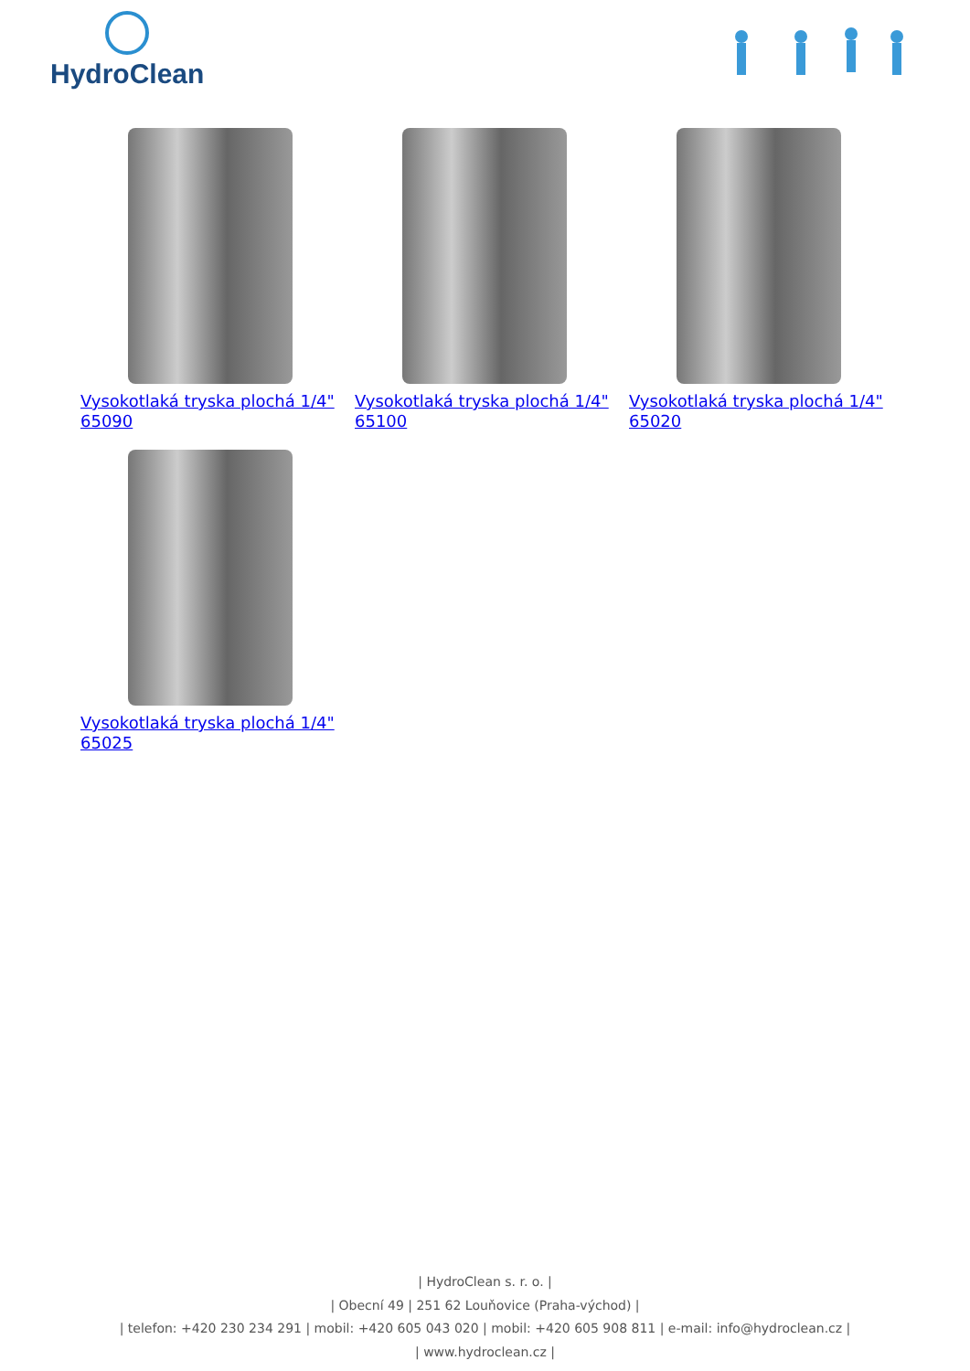HydroClean
Vysokotlaká tryska plochá 1/4" 65090
Vysokotlaká tryska plochá 1/4" 65100
Vysokotlaká tryska plochá 1/4" 65020
Vysokotlaká tryska plochá 1/4" 65025
| HydroClean s. r. o. |
| Obecní 49 | 251 62 Louňovice (Praha-východ) |
| telefon: +420 230 234 291 | mobil: +420 605 043 020 | mobil: +420 605 908 811 | e-mail: info@hydroclean.cz |
| www.hydroclean.cz |